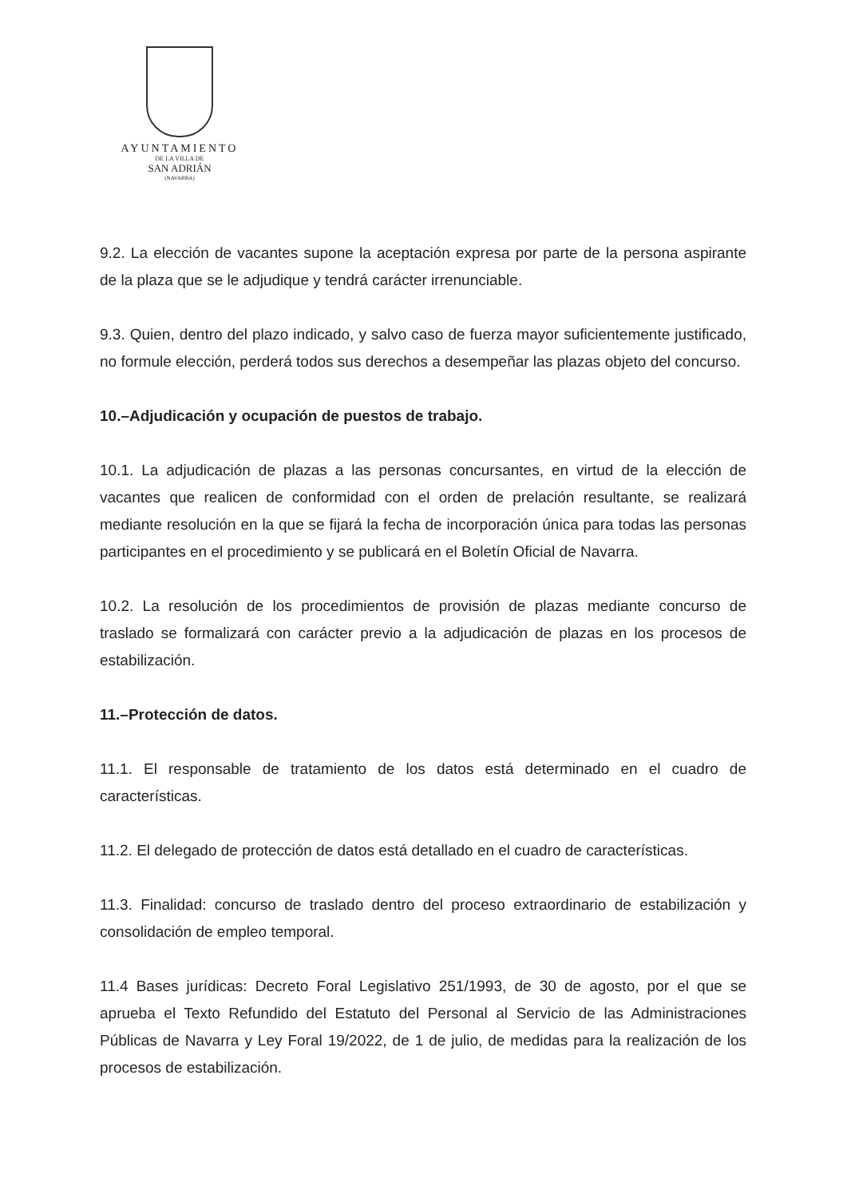AYUNTAMIENTO
DE LA VILLA DE
SAN ADRIÁN
(NAVARRA)
9.2. La elección de vacantes supone la aceptación expresa por parte de la persona aspirante de la plaza que se le adjudique y tendrá carácter irrenunciable.
9.3. Quien, dentro del plazo indicado, y salvo caso de fuerza mayor suficientemente justificado, no formule elección, perderá todos sus derechos a desempeñar las plazas objeto del concurso.
10.–Adjudicación y ocupación de puestos de trabajo.
10.1. La adjudicación de plazas a las personas concursantes, en virtud de la elección de vacantes que realicen de conformidad con el orden de prelación resultante, se realizará mediante resolución en la que se fijará la fecha de incorporación única para todas las personas participantes en el procedimiento y se publicará en el Boletín Oficial de Navarra.
10.2. La resolución de los procedimientos de provisión de plazas mediante concurso de traslado se formalizará con carácter previo a la adjudicación de plazas en los procesos de estabilización.
11.–Protección de datos.
11.1. El responsable de tratamiento de los datos está determinado en el cuadro de características.
11.2. El delegado de protección de datos está detallado en el cuadro de características.
11.3. Finalidad: concurso de traslado dentro del proceso extraordinario de estabilización y consolidación de empleo temporal.
11.4 Bases jurídicas: Decreto Foral Legislativo 251/1993, de 30 de agosto, por el que se aprueba el Texto Refundido del Estatuto del Personal al Servicio de las Administraciones Públicas de Navarra y Ley Foral 19/2022, de 1 de julio, de medidas para la realización de los procesos de estabilización.